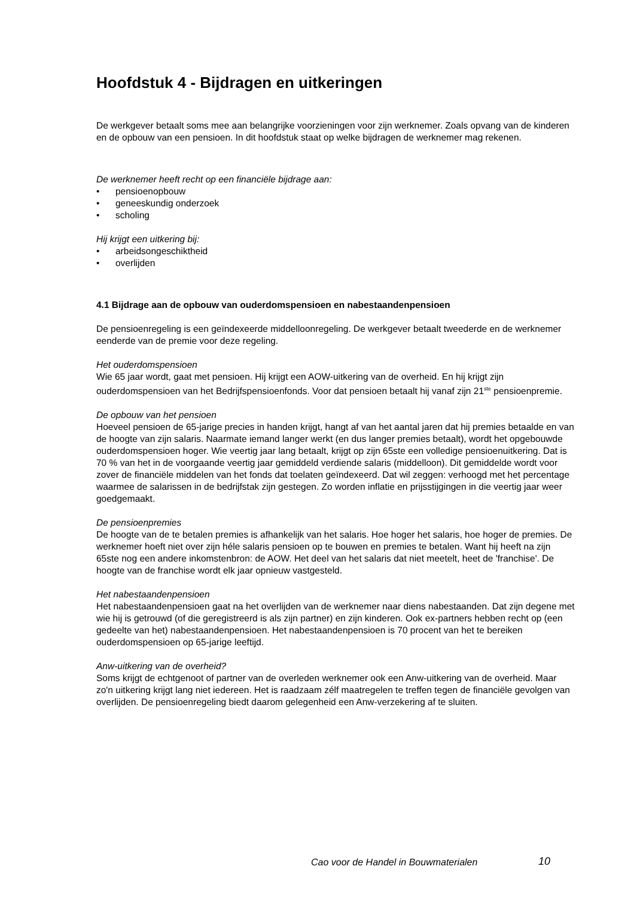Hoofdstuk 4 - Bijdragen en uitkeringen
De werkgever betaalt soms mee aan belangrijke voorzieningen voor zijn werknemer. Zoals opvang van de kinderen en de opbouw van een pensioen. In dit hoofdstuk staat op welke bijdragen de werknemer mag rekenen.
De werknemer heeft recht op een financiële bijdrage aan:
• pensioenopbouw
• geneeskundig onderzoek
• scholing
Hij krijgt een uitkering bij:
• arbeidsongeschiktheid
• overlijden
4.1 Bijdrage aan de opbouw van ouderdomspensioen en nabestaandenpensioen
De pensioenregeling is een geïndexeerde middelloonregeling. De werkgever betaalt tweederde en de werknemer eenderde van de premie voor deze regeling.
Het ouderdomspensioen
Wie 65 jaar wordt, gaat met pensioen. Hij krijgt een AOW-uitkering van de overheid. En hij krijgt zijn ouderdomspensioen van het Bedrijfspensioenfonds. Voor dat pensioen betaalt hij vanaf zijn 21<sup>ste</sup> pensioenpremie.
De opbouw van het pensioen
Hoeveel pensioen de 65-jarige precies in handen krijgt, hangt af van het aantal jaren dat hij premies betaalde en van de hoogte van zijn salaris. Naarmate iemand langer werkt (en dus langer premies betaalt), wordt het opgebouwde ouderdomspensioen hoger. Wie veertig jaar lang betaalt, krijgt op zijn 65ste een volledige pensioenuitkering. Dat is 70 % van het in de voorgaande veertig jaar gemiddeld verdiende salaris (middelloon). Dit gemiddelde wordt voor zover de financiële middelen van het fonds dat toelaten geïndexeerd. Dat wil zeggen: verhoogd met het percentage waarmee de salarissen in de bedrijfstak zijn gestegen. Zo worden inflatie en prijsstijgingen in die veertig jaar weer goedgemaakt.
De pensioenpremies
De hoogte van de te betalen premies is afhankelijk van het salaris. Hoe hoger het salaris, hoe hoger de premies. De werknemer hoeft niet over zijn héle salaris pensioen op te bouwen en premies te betalen. Want hij heeft na zijn 65ste nog een andere inkomstenbron: de AOW. Het deel van het salaris dat niet meetelt, heet de 'franchise'. De hoogte van de franchise wordt elk jaar opnieuw vastgesteld.
Het nabestaandenpensioen
Het nabestaandenpensioen gaat na het overlijden van de werknemer naar diens nabestaanden. Dat zijn degene met wie hij is getrouwd (of die geregistreerd is als zijn partner) en zijn kinderen. Ook ex-partners hebben recht op (een gedeelte van het) nabestaandenpensioen. Het nabestaandenpensioen is 70 procent van het te bereiken ouderdomspensioen op 65-jarige leeftijd.
Anw-uitkering van de overheid?
Soms krijgt de echtgenoot of partner van de overleden werknemer ook een Anw-uitkering van de overheid. Maar zo'n uitkering krijgt lang niet iedereen. Het is raadzaam zélf maatregelen te treffen tegen de financiële gevolgen van overlijden. De pensioenregeling biedt daarom gelegenheid een Anw-verzekering af te sluiten.
Cao voor de Handel in Bouwmaterialen 10